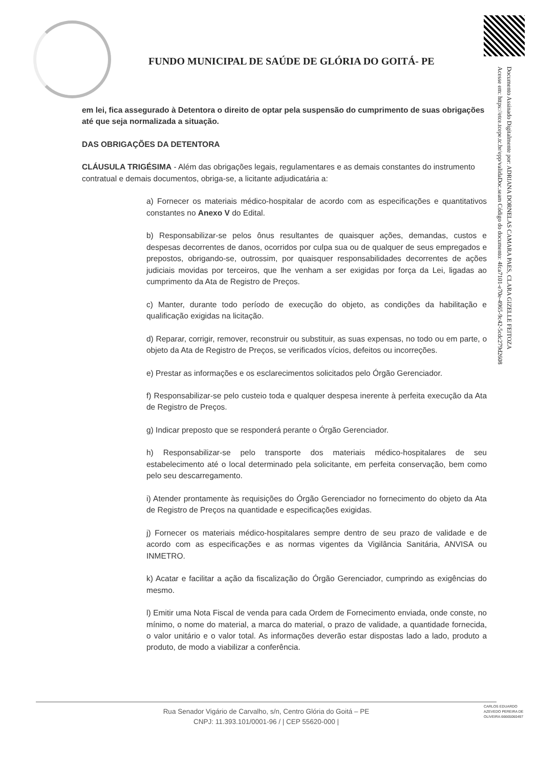FUNDO MUNICIPAL DE SAÚDE DE GLÓRIA DO GOITÁ- PE
Documento Assinado Digitalmente por: ADRIANA DORNELAS CAMARA PAES, CLARA GIZELLE FEITOZA
Acesse em: https://etce.tcepe.tc.br/epp/validaDoc.seam Código do documento: 4fca7101-e70e-4965-9c42-5cdc279d2608
em lei, fica assegurado à Detentora o direito de optar pela suspensão do cumprimento de suas obrigações até que seja normalizada a situação.
DAS OBRIGAÇÕES DA DETENTORA
CLÁUSULA TRIGÉSIMA - Além das obrigações legais, regulamentares e as demais constantes do instrumento contratual e demais documentos, obriga-se, a licitante adjudicatária a:
a) Fornecer os materiais médico-hospitalar de acordo com as especificações e quantitativos constantes no Anexo V do Edital.
b) Responsabilizar-se pelos ônus resultantes de quaisquer ações, demandas, custos e despesas decorrentes de danos, ocorridos por culpa sua ou de qualquer de seus empregados e prepostos, obrigando-se, outrossim, por quaisquer responsabilidades decorrentes de ações judiciais movidas por terceiros, que lhe venham a ser exigidas por força da Lei, ligadas ao cumprimento da Ata de Registro de Preços.
c) Manter, durante todo período de execução do objeto, as condições da habilitação e qualificação exigidas na licitação.
d) Reparar, corrigir, remover, reconstruir ou substituir, as suas expensas, no todo ou em parte, o objeto da Ata de Registro de Preços, se verificados vícios, defeitos ou incorreções.
e) Prestar as informações e os esclarecimentos solicitados pelo Órgão Gerenciador.
f) Responsabilizar-se pelo custeio toda e qualquer despesa inerente à perfeita execução da Ata de Registro de Preços.
g) Indicar preposto que se responderá perante o Órgão Gerenciador.
h) Responsabilizar-se pelo transporte dos materiais médico-hospitalares de seu estabelecimento até o local determinado pela solicitante, em perfeita conservação, bem como pelo seu descarregamento.
i) Atender prontamente às requisições do Órgão Gerenciador no fornecimento do objeto da Ata de Registro de Preços na quantidade e especificações exigidas.
j) Fornecer os materiais médico-hospitalares sempre dentro de seu prazo de validade e de acordo com as especificações e as normas vigentes da Vigilância Sanitária, ANVISA ou INMETRO.
k) Acatar e facilitar a ação da fiscalização do Órgão Gerenciador, cumprindo as exigências do mesmo.
l) Emitir uma Nota Fiscal de venda para cada Ordem de Fornecimento enviada, onde conste, no mínimo, o nome do material, a marca do material, o prazo de validade, a quantidade fornecida, o valor unitário e o valor total. As informações deverão estar dispostas lado a lado, produto a produto, de modo a viabilizar a conferência.
Rua Senador Vigário de Carvalho, s/n, Centro Glória do Goitá – PE
CNPJ: 11.393.101/0001-96 / | CEP 55620-000 |
CARLOS EDUARDO AZEVEDO PEREIRA DE OLIVEIRA:66665060497